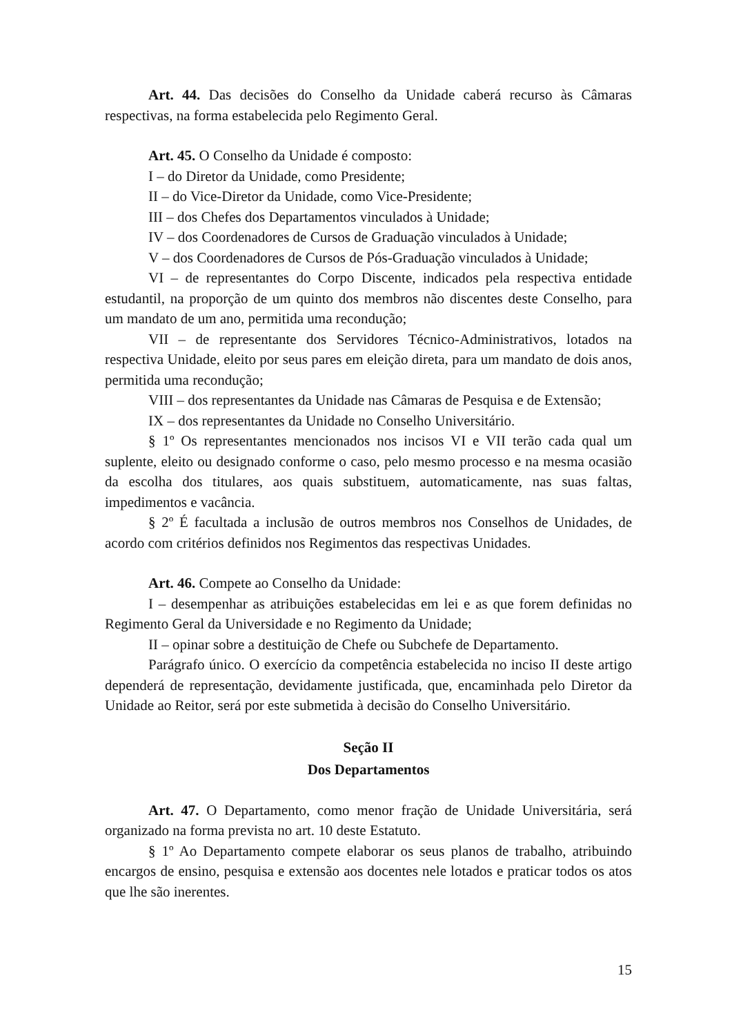Art. 44. Das decisões do Conselho da Unidade caberá recurso às Câmaras respectivas, na forma estabelecida pelo Regimento Geral.
Art. 45. O Conselho da Unidade é composto:
I – do Diretor da Unidade, como Presidente;
II – do Vice-Diretor da Unidade, como Vice-Presidente;
III – dos Chefes dos Departamentos vinculados à Unidade;
IV – dos Coordenadores de Cursos de Graduação vinculados à Unidade;
V – dos Coordenadores de Cursos de Pós-Graduação vinculados à Unidade;
VI – de representantes do Corpo Discente, indicados pela respectiva entidade estudantil, na proporção de um quinto dos membros não discentes deste Conselho, para um mandato de um ano, permitida uma recondução;
VII – de representante dos Servidores Técnico-Administrativos, lotados na respectiva Unidade, eleito por seus pares em eleição direta, para um mandato de dois anos, permitida uma recondução;
VIII – dos representantes da Unidade nas Câmaras de Pesquisa e de Extensão;
IX – dos representantes da Unidade no Conselho Universitário.
§ 1º Os representantes mencionados nos incisos VI e VII terão cada qual um suplente, eleito ou designado conforme o caso, pelo mesmo processo e na mesma ocasião da escolha dos titulares, aos quais substituem, automaticamente, nas suas faltas, impedimentos e vacância.
§ 2º É facultada a inclusão de outros membros nos Conselhos de Unidades, de acordo com critérios definidos nos Regimentos das respectivas Unidades.
Art. 46. Compete ao Conselho da Unidade:
I – desempenhar as atribuições estabelecidas em lei e as que forem definidas no Regimento Geral da Universidade e no Regimento da Unidade;
II – opinar sobre a destituição de Chefe ou Subchefe de Departamento.
Parágrafo único. O exercício da competência estabelecida no inciso II deste artigo dependerá de representação, devidamente justificada, que, encaminhada pelo Diretor da Unidade ao Reitor, será por este submetida à decisão do Conselho Universitário.
Seção II
Dos Departamentos
Art. 47. O Departamento, como menor fração de Unidade Universitária, será organizado na forma prevista no art. 10 deste Estatuto.
§ 1º Ao Departamento compete elaborar os seus planos de trabalho, atribuindo encargos de ensino, pesquisa e extensão aos docentes nele lotados e praticar todos os atos que lhe são inerentes.
15